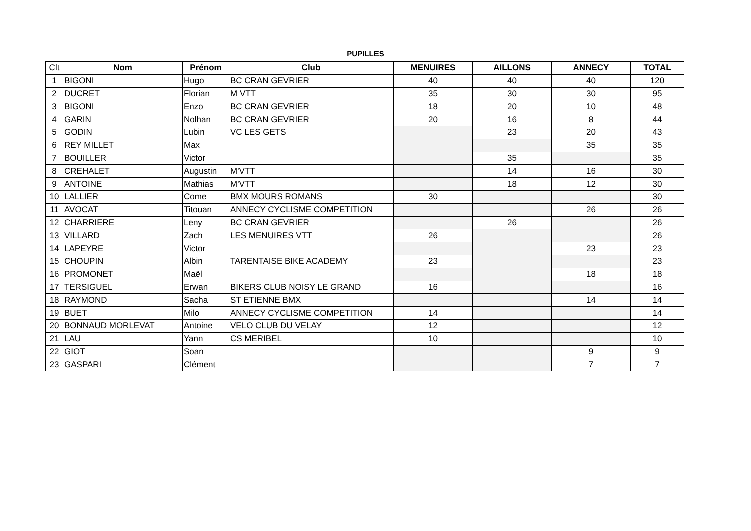PUPILLES
| Clt | Nom | Prénom | Club | MENUIRES | AILLONS | ANNECY | TOTAL |
| --- | --- | --- | --- | --- | --- | --- | --- |
| 1 | BIGONI | Hugo | BC CRAN GEVRIER | 40 | 40 | 40 | 120 |
| 2 | DUCRET | Florian | M VTT | 35 | 30 | 30 | 95 |
| 3 | BIGONI | Enzo | BC CRAN GEVRIER | 18 | 20 | 10 | 48 |
| 4 | GARIN | Nolhan | BC CRAN GEVRIER | 20 | 16 | 8 | 44 |
| 5 | GODIN | Lubin | VC LES GETS | | 23 | 20 | 43 |
| 6 | REY MILLET | Max | | | | 35 | 35 |
| 7 | BOUILLER | Victor | | | 35 | | 35 |
| 8 | CREHALET | Augustin | M'VTT | | 14 | 16 | 30 |
| 9 | ANTOINE | Mathias | M'VTT | | 18 | 12 | 30 |
| 10 | LALLIER | Come | BMX MOURS ROMANS | 30 | | | 30 |
| 11 | AVOCAT | Titouan | ANNECY CYCLISME COMPETITION | | | 26 | 26 |
| 12 | CHARRIERE | Leny | BC CRAN GEVRIER | | 26 | | 26 |
| 13 | VILLARD | Zach | LES MENUIRES VTT | 26 | | | 26 |
| 14 | LAPEYRE | Victor | | | | 23 | 23 |
| 15 | CHOUPIN | Albin | TARENTAISE BIKE ACADEMY | 23 | | | 23 |
| 16 | PROMONET | Maël | | | | 18 | 18 |
| 17 | TERSIGUEL | Erwan | BIKERS CLUB NOISY LE GRAND | 16 | | | 16 |
| 18 | RAYMOND | Sacha | ST ETIENNE BMX | | | 14 | 14 |
| 19 | BUET | Milo | ANNECY CYCLISME COMPETITION | 14 | | | 14 |
| 20 | BONNAUD MORLEVAT | Antoine | VELO CLUB DU VELAY | 12 | | | 12 |
| 21 | LAU | Yann | CS MERIBEL | 10 | | | 10 |
| 22 | GIOT | Soan | | | | 9 | 9 |
| 23 | GASPARI | Clément | | | | 7 | 7 |